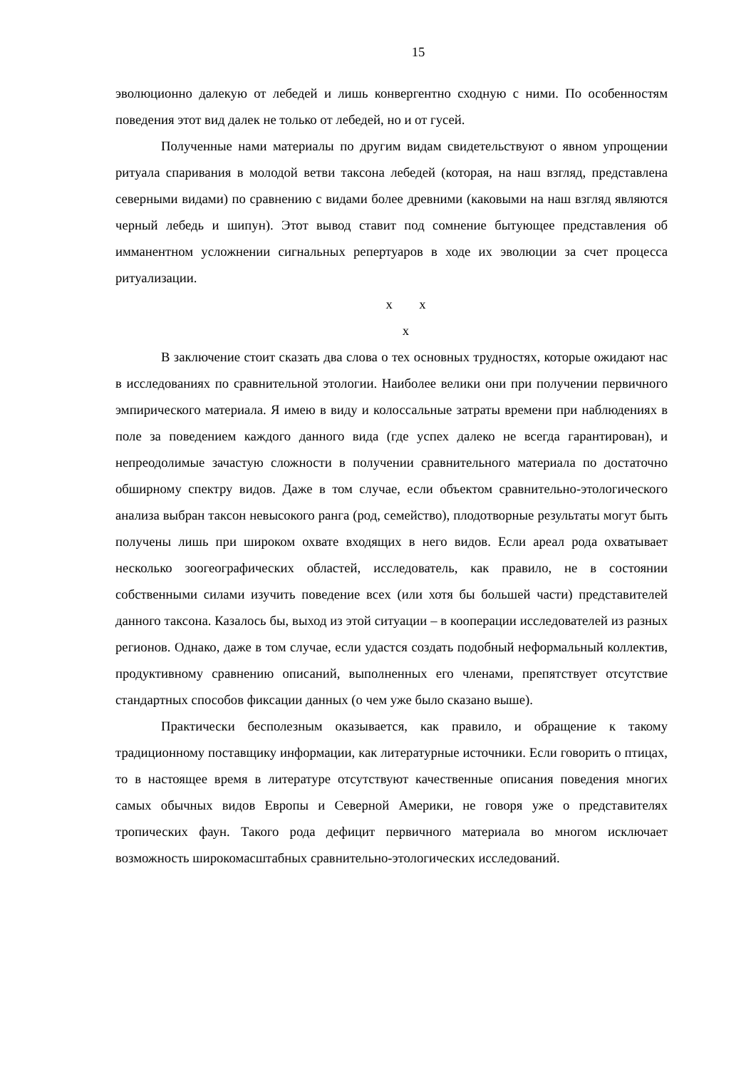15
эволюционно далекую от лебедей и лишь конвергентно сходную с ними. По особенностям поведения этот вид далек не только от лебедей, но и от гусей.
Полученные нами материалы по другим видам свидетельствуют о явном упрощении ритуала спаривания в молодой ветви таксона лебедей (которая, на наш взгляд, представлена северными видами) по сравнению с видами более древними (каковыми на наш взгляд являются черный лебедь и шипун). Этот вывод ставит под сомнение бытующее представления об имманентном усложнении сигнальных репертуаров в ходе их эволюции за счет процесса ритуализации.
x x
x
В заключение стоит сказать два слова о тех основных трудностях, которые ожидают нас в исследованиях по сравнительной этологии. Наиболее велики они при получении первичного эмпирического материала. Я имею в виду и колоссальные затраты времени при наблюдениях в поле за поведением каждого данного вида (где успех далеко не всегда гарантирован), и непреодолимые зачастую сложности в получении сравнительного материала по достаточно обширному спектру видов. Даже в том случае, если объектом сравнительно-этологического анализа выбран таксон невысокого ранга (род, семейство), плодотворные результаты могут быть получены лишь при широком охвате входящих в него видов. Если ареал рода охватывает несколько зоогеографических областей, исследователь, как правило, не в состоянии собственными силами изучить поведение всех (или хотя бы большей части) представителей данного таксона. Казалось бы, выход из этой ситуации – в кооперации исследователей из разных регионов. Однако, даже в том случае, если удастся создать подобный неформальный коллектив, продуктивному сравнению описаний, выполненных его членами, препятствует отсутствие стандартных способов фиксации данных (о чем уже было сказано выше).
Практически бесполезным оказывается, как правило, и обращение к такому традиционному поставщику информации, как литературные источники. Если говорить о птицах, то в настоящее время в литературе отсутствуют качественные описания поведения многих самых обычных видов Европы и Северной Америки, не говоря уже о представителях тропических фаун. Такого рода дефицит первичного материала во многом исключает возможность широкомасштабных сравнительно-этологических исследований.